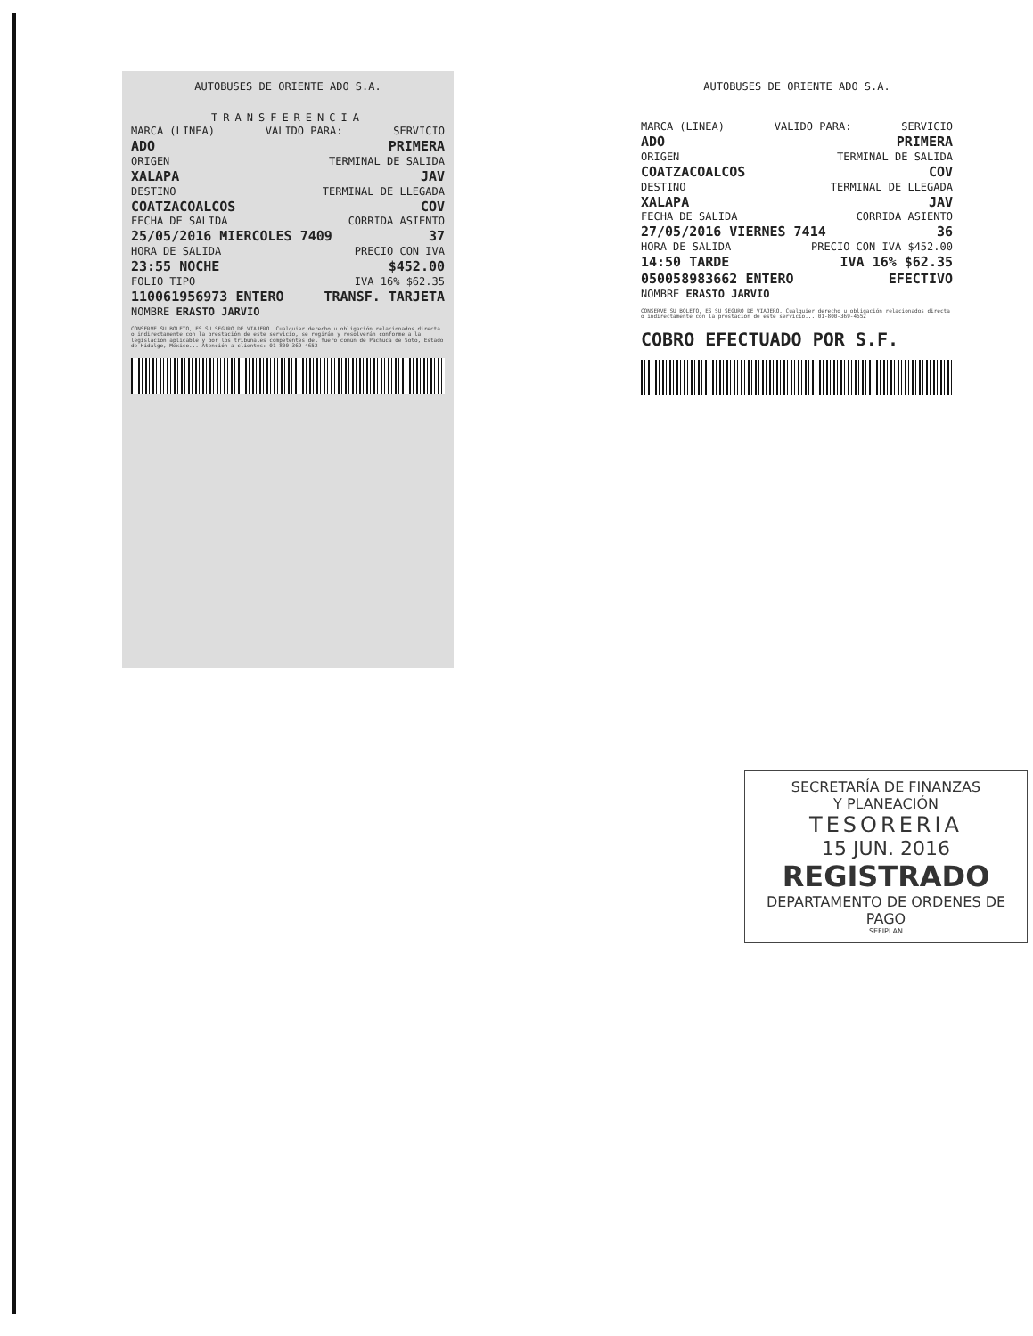AUTOBUSES DE ORIENTE ADO S.A.
TRANSFERENCIA
MARCA (LINEA) VALIDO PARA: SERVICIO
ADO PRIMERA
ORIGEN TERMINAL DE SALIDA
XALAPA JAV
DESTINO TERMINAL DE LLEGADA
COATZACOALCOS COV
FECHA DE SALIDA CORRIDA ASIENTO
25/05/2016 MIERCOLES 7409 37
HORA DE SALIDA PRECIO CON IVA
23:55 NOCHE $452.00
FOLIO TIPO IVA 16% $62.35
110061956973 ENTERO TRANSF. TARJETA
NOMBRE ERASTO JARVIO
CONSERVE SU BOLETO, ES SU SEGURO DE VIAJERO. Cualquier derecho u obligación relacionados directa o indirectamente con la prestación de este servicio, se regirán y resolverán conforme a la legislación aplicable y por los tribunales competentes del fuero común de Pachuca de Soto, Estado de Hidalgo, México... Atención a clientes: 01-800-369-4652
AUTOBUSES DE ORIENTE ADO S.A.
MARCA (LINEA) VALIDO PARA: SERVICIO
ADO PRIMERA
ORIGEN TERMINAL DE SALIDA
COATZACOALCOS COV
DESTINO TERMINAL DE LLEGADA
XALAPA JAV
FECHA DE SALIDA CORRIDA ASIENTO
27/05/2016 VIERNES 7414 36
HORA DE SALIDA PRECIO CON IVA $452.00
14:50 TARDE IVA 16% $62.35
050058983662 ENTERO EFECTIVO
NOMBRE ERASTO JARVIO
CONSERVE SU BOLETO, ES SU SEGURO DE VIAJERO. Cualquier derecho u obligación relacionados directa o indirectamente con la prestación de este servicio... 01-800-369-4652
COBRO EFECTUADO POR S.F.
SECRETARÍA DE FINANZAS
Y PLANEACIÓN
TESORERIA
15 JUN. 2016
REGISTRADO
DEPARTAMENTO DE ORDENES DE PAGO
SEFIPLAN